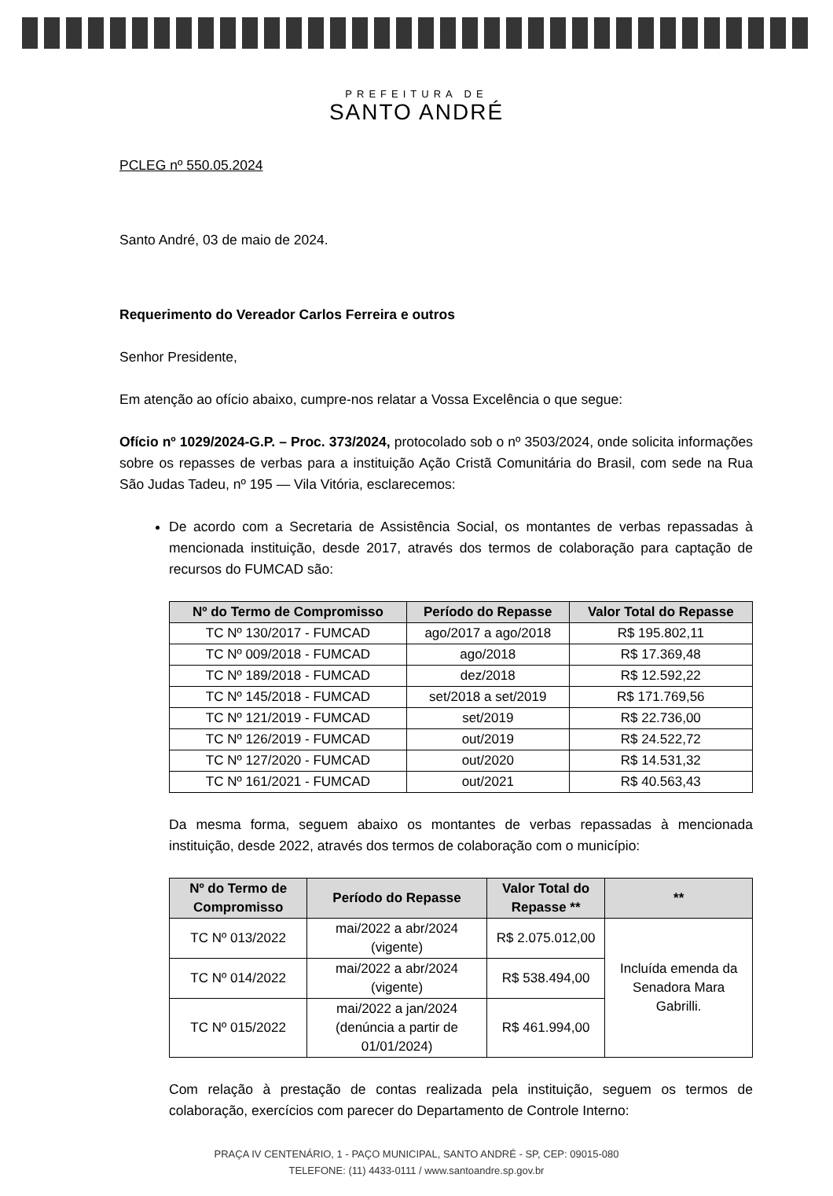PREFEITURA DE
SANTO ANDRÉ
PCLEG nº 550.05.2024
Santo André, 03 de maio de 2024.
Requerimento do Vereador Carlos Ferreira e outros
Senhor Presidente,
Em atenção ao ofício abaixo, cumpre-nos relatar a Vossa Excelência o que segue:
Ofício nº 1029/2024-G.P. – Proc. 373/2024, protocolado sob o nº 3503/2024, onde solicita informações sobre os repasses de verbas para a instituição Ação Cristã Comunitária do Brasil, com sede na Rua São Judas Tadeu, nº 195 — Vila Vitória, esclarecemos:
De acordo com a Secretaria de Assistência Social, os montantes de verbas repassadas à mencionada instituição, desde 2017, através dos termos de colaboração para captação de recursos do FUMCAD são:
| Nº do Termo de Compromisso | Período do Repasse | Valor Total do Repasse |
| --- | --- | --- |
| TC Nº 130/2017 - FUMCAD | ago/2017 a ago/2018 | R$ 195.802,11 |
| TC Nº 009/2018 - FUMCAD | ago/2018 | R$ 17.369,48 |
| TC Nº 189/2018 - FUMCAD | dez/2018 | R$ 12.592,22 |
| TC Nº 145/2018 - FUMCAD | set/2018 a set/2019 | R$ 171.769,56 |
| TC Nº 121/2019 - FUMCAD | set/2019 | R$ 22.736,00 |
| TC Nº 126/2019 - FUMCAD | out/2019 | R$ 24.522,72 |
| TC Nº 127/2020 - FUMCAD | out/2020 | R$ 14.531,32 |
| TC Nº 161/2021 - FUMCAD | out/2021 | R$ 40.563,43 |
Da mesma forma, seguem abaixo os montantes de verbas repassadas à mencionada instituição, desde 2022, através dos termos de colaboração com o município:
| Nº do Termo de Compromisso | Período do Repasse | Valor Total do Repasse ** | ** |
| --- | --- | --- | --- |
| TC Nº 013/2022 | mai/2022 a abr/2024 (vigente) | R$ 2.075.012,00 | Incluída emenda da Senadora Mara Gabrilli. |
| TC Nº 014/2022 | mai/2022 a abr/2024 (vigente) | R$ 538.494,00 | |
| TC Nº 015/2022 | mai/2022 a jan/2024 (denúncia a partir de 01/01/2024) | R$ 461.994,00 | |
Com relação à prestação de contas realizada pela instituição, seguem os termos de colaboração, exercícios com parecer do Departamento de Controle Interno:
PRAÇA IV CENTENÁRIO, 1 - PAÇO MUNICIPAL, SANTO ANDRÉ - SP, CEP: 09015-080
TELEFONE: (11) 4433-0111 / www.santoandre.sp.gov.br